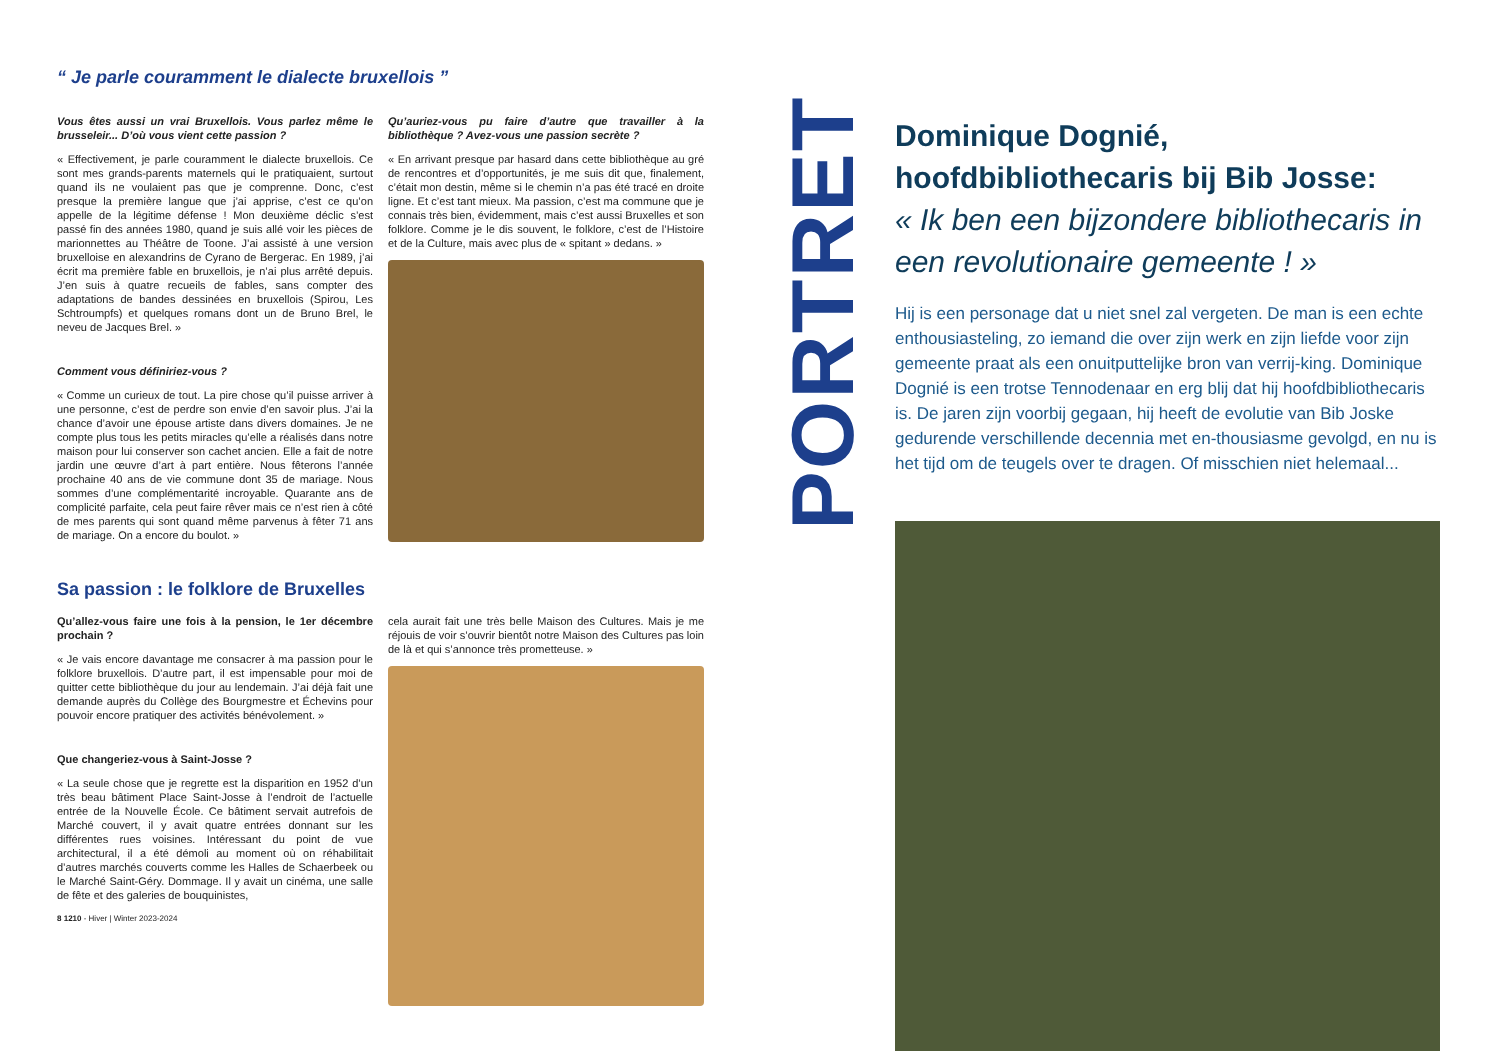“ Je parle couramment le dialecte bruxellois ”
Vous êtes aussi un vrai Bruxellois. Vous parlez même le brusseleir... D’où vous vient cette passion ?
« Effectivement, je parle couramment le dialecte bruxellois. Ce sont mes grands-parents maternels qui le pratiquaient, surtout quand ils ne voulaient pas que je comprenne. Donc, c’est presque la première langue que j’ai apprise, c’est ce qu’on appelle de la légitime défense ! Mon deuxième déclic s’est passé fin des années 1980, quand je suis allé voir les pièces de marionnettes au Théâtre de Toone. J’ai assisté à une version bruxelloise en alexandrins de Cyrano de Bergerac. En 1989, j’ai écrit ma première fable en bruxellois, je n’ai plus arrêté depuis. J’en suis à quatre recueils de fables, sans compter des adaptations de bandes dessinées en bruxellois (Spirou, Les Schtroumpfs) et quelques romans dont un de Bruno Brel, le neveu de Jacques Brel. »
Comment vous définiriez-vous ?
« Comme un curieux de tout. La pire chose qu’il puisse arriver à une personne, c’est de perdre son envie d’en savoir plus. J’ai la chance d’avoir une épouse artiste dans divers domaines. Je ne compte plus tous les petits miracles qu’elle a réalisés dans notre maison pour lui conserver son cachet ancien. Elle a fait de notre jardin une œuvre d’art à part entière. Nous fêterons l’année prochaine 40 ans de vie commune dont 35 de mariage. Nous sommes d’une complémentarité incroyable. Quarante ans de complicité parfaite, cela peut faire rêver mais ce n’est rien à côté de mes parents qui sont quand même parvenus à fêter 71 ans de mariage. On a encore du boulot. »
Qu’auriez-vous pu faire d’autre que travailler à la bibliothèque ? Avez-vous une passion secrète ?
« En arrivant presque par hasard dans cette bibliothèque au gré de rencontres et d’opportunités, je me suis dit que, finalement, c’était mon destin, même si le chemin n’a pas été tracé en droite ligne. Et c’est tant mieux. Ma passion, c’est ma commune que je connais très bien, évidemment, mais c’est aussi Bruxelles et son folklore. Comme je le dis souvent, le folklore, c’est de l’Histoire et de la Culture, mais avec plus de « spitant » dedans. »
Sa passion : le folklore de Bruxelles
Qu’allez-vous faire une fois à la pension, le 1er décembre prochain ?
« Je vais encore davantage me consacrer à ma passion pour le folklore bruxellois. D’autre part, il est impensable pour moi de quitter cette bibliothèque du jour au lendemain. J’ai déjà fait une demande auprès du Collège des Bourgmestre et Échevins pour pouvoir encore pratiquer des activités bénévolement. »
Que changeriez-vous à Saint-Josse ?
« La seule chose que je regrette est la disparition en 1952 d’un très beau bâtiment Place Saint-Josse à l’endroit de l’actuelle entrée de la Nouvelle École. Ce bâtiment servait autrefois de Marché couvert, il y avait quatre entrées donnant sur les différentes rues voisines. Intéressant du point de vue architectural, il a été démoli au moment où on réhabilitait d’autres marchés couverts comme les Halles de Schaerbeek ou le Marché Saint-Géry. Dommage. Il y avait un cinéma, une salle de fête et des galeries de bouquinistes,
8 1210 - Hiver | Winter 2023-2024
cela aurait fait une très belle Maison des Cultures. Mais je me réjouis de voir s’ouvrir bientôt notre Maison des Cultures pas loin de là et qui s’annonce très prometteuse. »
PORTRET
Dominique Dognié,
hoofdbibliothecaris bij Bib Josse:
« Ik ben een bijzondere bibliothecaris in een revolutionaire gemeente ! »
Hij is een personage dat u niet snel zal vergeten. De man is een echte enthousiasteling, zo iemand die over zijn werk en zijn liefde voor zijn gemeente praat als een onuitputtelijke bron van verrij-king. Dominique Dognié is een trotse Tennodenaar en erg blij dat hij hoofdbibliothecaris is. De jaren zijn voorbij gegaan, hij heeft de evolutie van Bib Joske gedurende verschillende decennia met en-thousiasme gevolgd, en nu is het tijd om de teugels over te dragen. Of misschien niet helemaal...